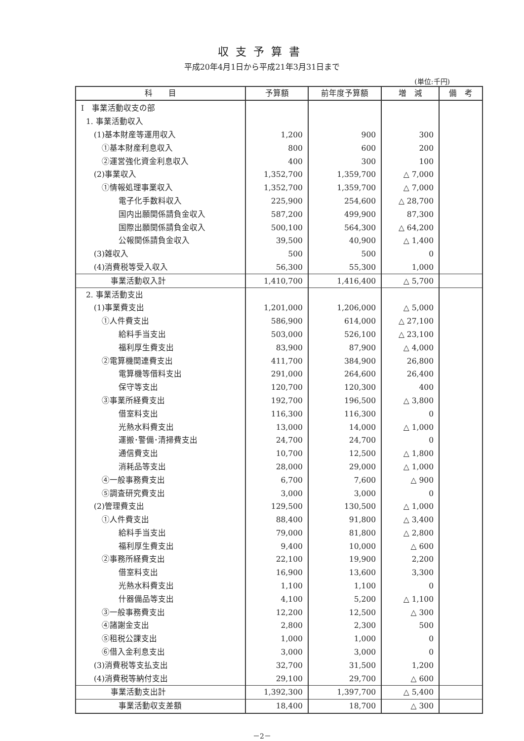収支予算書
平成20年4月1日から平成21年3月31日まで
(単位:千円)
| 科 目 | 予算額 | 前年度予算額 | 増 減 | 備 考 |
| --- | --- | --- | --- | --- |
| Ⅰ 事業活動収支の部 | | | | |
| 1. 事業活動収入 | | | | |
| (1)基本財産等運用収入 | 1,200 | 900 | 300 | |
| ①基本財産利息収入 | 800 | 600 | 200 | |
| ②運営強化資金利息収入 | 400 | 300 | 100 | |
| (2)事業収入 | 1,352,700 | 1,359,700 | △ 7,000 | |
| ①情報処理事業収入 | 1,352,700 | 1,359,700 | △ 7,000 | |
| 電子化手数料収入 | 225,900 | 254,600 | △ 28,700 | |
| 国内出願関係請負金収入 | 587,200 | 499,900 | 87,300 | |
| 国際出願関係請負金収入 | 500,100 | 564,300 | △ 64,200 | |
| 公報関係請負金収入 | 39,500 | 40,900 | △ 1,400 | |
| (3)雑収入 | 500 | 500 | 0 | |
| (4)消費税等受入収入 | 56,300 | 55,300 | 1,000 | |
| 事業活動収入計 | 1,410,700 | 1,416,400 | △ 5,700 | |
| 2. 事業活動支出 | | | | |
| (1)事業費支出 | 1,201,000 | 1,206,000 | △ 5,000 | |
| ①人件費支出 | 586,900 | 614,000 | △ 27,100 | |
| 給料手当支出 | 503,000 | 526,100 | △ 23,100 | |
| 福利厚生費支出 | 83,900 | 87,900 | △ 4,000 | |
| ②電算機関連費支出 | 411,700 | 384,900 | 26,800 | |
| 電算機等借料支出 | 291,000 | 264,600 | 26,400 | |
| 保守等支出 | 120,700 | 120,300 | 400 | |
| ③事業所経費支出 | 192,700 | 196,500 | △ 3,800 | |
| 借室料支出 | 116,300 | 116,300 | 0 | |
| 光熱水料費支出 | 13,000 | 14,000 | △ 1,000 | |
| 運搬･警備･清掃費支出 | 24,700 | 24,700 | 0 | |
| 通信費支出 | 10,700 | 12,500 | △ 1,800 | |
| 消耗品等支出 | 28,000 | 29,000 | △ 1,000 | |
| ④一般事務費支出 | 6,700 | 7,600 | △ 900 | |
| ⑤調査研究費支出 | 3,000 | 3,000 | 0 | |
| (2)管理費支出 | 129,500 | 130,500 | △ 1,000 | |
| ①人件費支出 | 88,400 | 91,800 | △ 3,400 | |
| 給料手当支出 | 79,000 | 81,800 | △ 2,800 | |
| 福利厚生費支出 | 9,400 | 10,000 | △ 600 | |
| ②事務所経費支出 | 22,100 | 19,900 | 2,200 | |
| 借室料支出 | 16,900 | 13,600 | 3,300 | |
| 光熱水料費支出 | 1,100 | 1,100 | 0 | |
| 什器備品等支出 | 4,100 | 5,200 | △ 1,100 | |
| ③一般事務費支出 | 12,200 | 12,500 | △ 300 | |
| ④諸謝金支出 | 2,800 | 2,300 | 500 | |
| ⑤租税公課支出 | 1,000 | 1,000 | 0 | |
| ⑥借入金利息支出 | 3,000 | 3,000 | 0 | |
| (3)消費税等支払支出 | 32,700 | 31,500 | 1,200 | |
| (4)消費税等納付支出 | 29,100 | 29,700 | △ 600 | |
| 事業活動支出計 | 1,392,300 | 1,397,700 | △ 5,400 | |
| 事業活動収支差額 | 18,400 | 18,700 | △ 300 | |
－2－